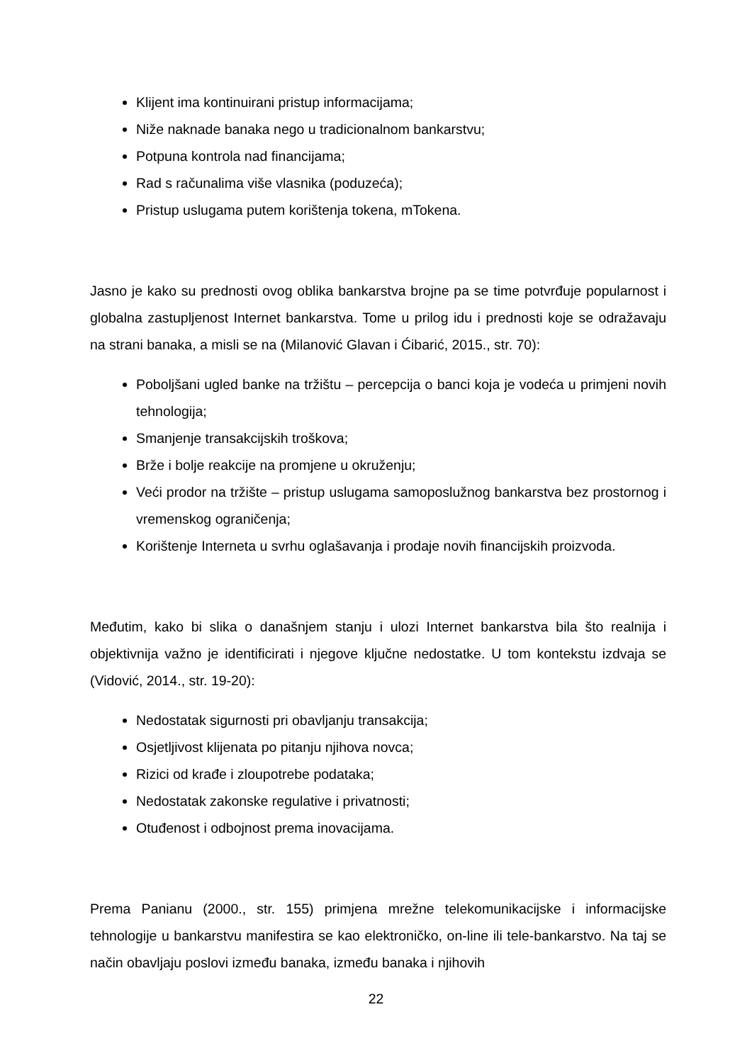Klijent ima kontinuirani pristup informacijama;
Niže naknade banaka nego u tradicionalnom bankarstvu;
Potpuna kontrola nad financijama;
Rad s računalima više vlasnika (poduzeća);
Pristup uslugama putem korištenja tokena, mTokena.
Jasno je kako su prednosti ovog oblika bankarstva brojne pa se time potvrđuje popularnost i globalna zastupljenost Internet bankarstva. Tome u prilog idu i prednosti koje se odražavaju na strani banaka, a misli se na (Milanović Glavan i Ćibarić, 2015., str. 70):
Poboljšani ugled banke na tržištu – percepcija o banci koja je vodeća u primjeni novih tehnologija;
Smanjenje transakcijskih troškova;
Brže i bolje reakcije na promjene u okruženju;
Veći prodor na tržište – pristup uslugama samoposlužnog bankarstva bez prostornog i vremenskog ograničenja;
Korištenje Interneta u svrhu oglašavanja i prodaje novih financijskih proizvoda.
Međutim, kako bi slika o današnjem stanju i ulozi Internet bankarstva bila što realnija i objektivnija važno je identificirati i njegove ključne nedostatke. U tom kontekstu izdvaja se (Vidović, 2014., str. 19-20):
Nedostatak sigurnosti pri obavljanju transakcija;
Osjetljivost klijenata po pitanju njihova novca;
Rizici od krađe i zloupotrebe podataka;
Nedostatak zakonske regulative i privatnosti;
Otuđenost i odbojnost prema inovacijama.
Prema Panianu (2000., str. 155) primjena mrežne telekomunikacijske i informacijske tehnologije u bankarstvu manifestira se kao elektroničko, on-line ili tele-bankarstvo. Na taj se način obavljaju poslovi između banaka, između banaka i njihovih
22